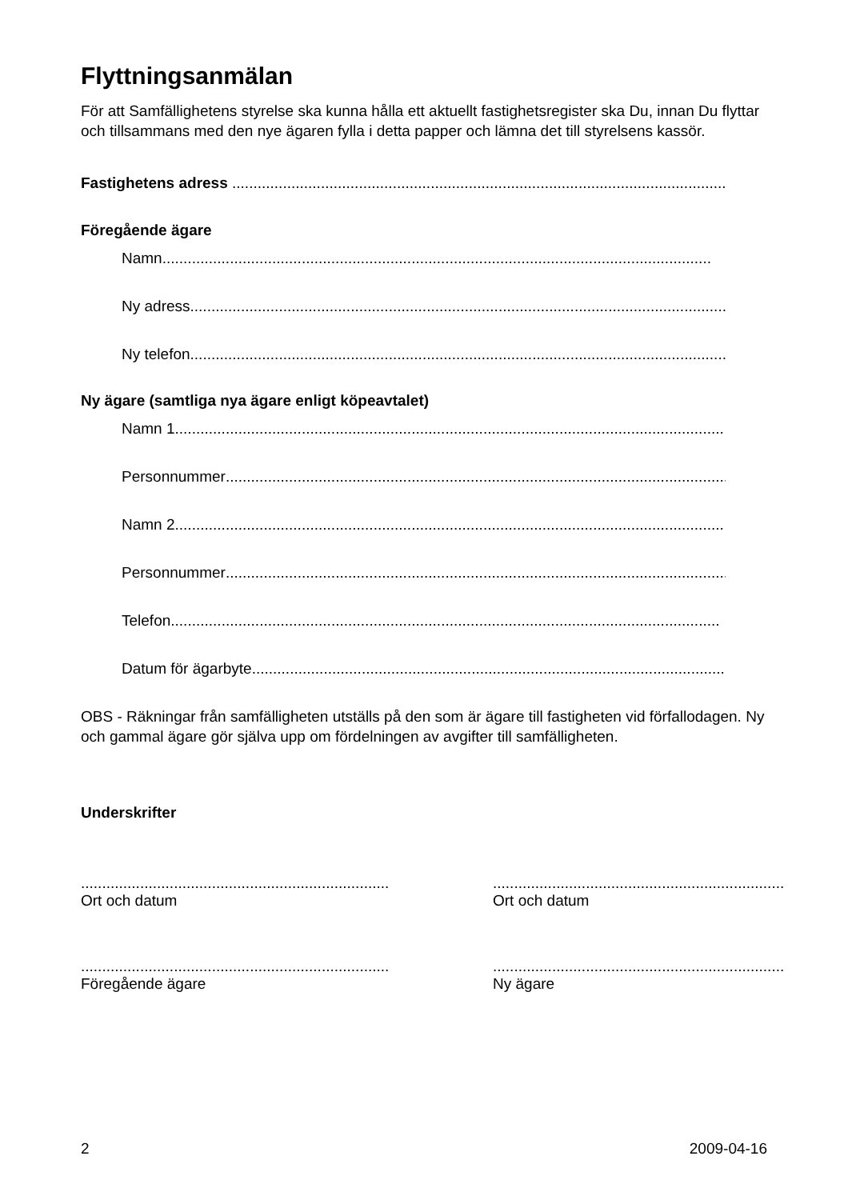Flyttningsanmälan
För att Samfällighetens styrelse ska kunna hålla ett aktuellt fastighetsregister ska Du, innan Du flyttar och tillsammans med den nye ägaren fylla i detta papper och lämna det till styrelsens kassör.
Fastighetens adress ..............................................................................................................................
Föregående ägare
Namn..................................................................................................................................
Ny adress ..................................................................................................................................
Ny telefon ..................................................................................................................................
Ny ägare (samtliga nya ägare enligt köpeavtalet)
Namn 1..................................................................................................................................
Personnummer..................................................................................................................................
Namn 2..................................................................................................................................
Personnummer..................................................................................................................................
Telefon ..................................................................................................................................
Datum för ägarbyte ..................................................................................................................................
OBS - Räkningar från samfälligheten utställs på den som är ägare till fastigheten vid förfallodagen. Ny och gammal ägare gör själva upp om fördelningen av avgifter till samfälligheten.
Underskrifter
.........................................................................
Ort och datum
.....................................................................
Ort och datum
.........................................................................
Föregående ägare
.....................................................................
Ny ägare
2 2009-04-16